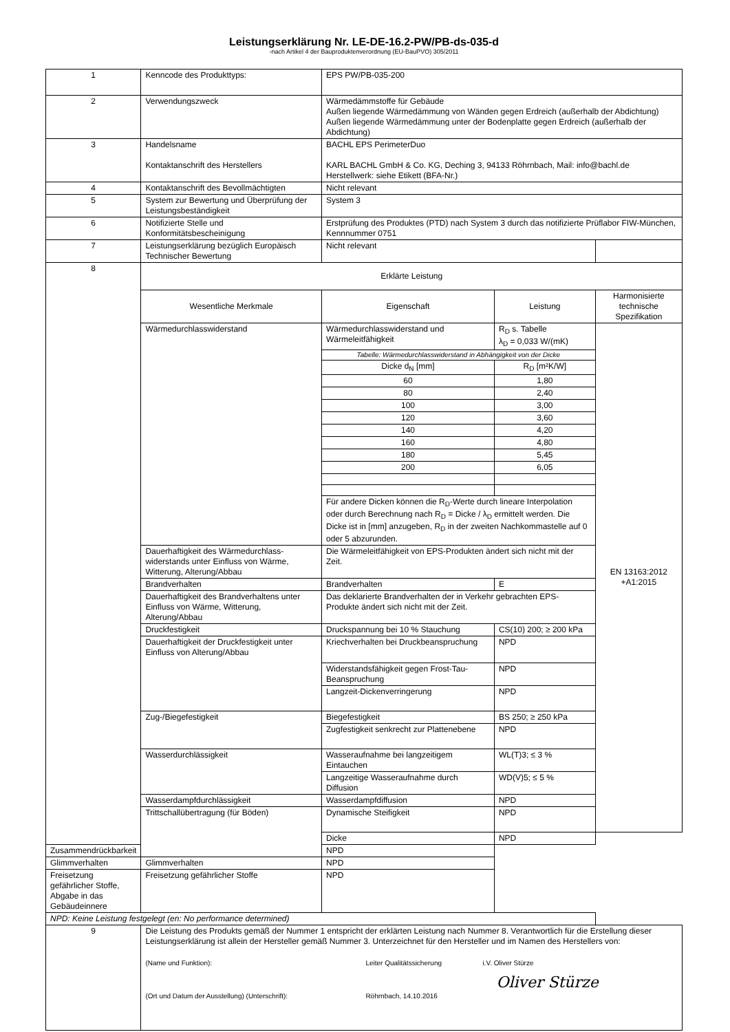Leistungserklärung Nr. LE-DE-16.2-PW/PB-ds-035-d
-nach Artikel 4 der Bauproduktenverordnung (EU-BauPVO) 305/2011
| 1 | Kenncode des Produkttyps: | EPS PW/PB-035-200 | | |
| 2 | Verwendungszweck | Wärmedämmstoffe für Gebäude Außen liegende Wärmedämmung von Wänden gegen Erdreich (außerhalb der Abdichtung) Außen liegende Wärmedämmung unter der Bodenplatte gegen Erdreich (außerhalb der Abdichtung) | | |
| 3 | Handelsname Kontaktanschrift des Herstellers | BACHL EPS PerimeterDuo KARL BACHL GmbH & Co. KG, Deching 3, 94133 Röhrnbach, Mail: info@bachl.de Herstellwerk: siehe Etikett (BFA-Nr.) | | |
| 4 | Kontaktanschrift des Bevollmächtigten | Nicht relevant | | |
| 5 | System zur Bewertung und Überprüfung der Leistungsbeständigkeit | System 3 | | |
| 6 | Notifizierte Stelle und Konformitätsbescheinigung | Erstprüfung des Produktes (PTD) nach System 3 durch das notifizierte Prüflabor FIW-München, Kennnummer 0751 | | |
| 7 | Leistungserklärung bezüglich Europäisch Technischer Bewertung | Nicht relevant | | |
| 8 | Erklärte Leistung | | | |
| | Wesentliche Merkmale | Eigenschaft | Leistung | Harmonisierte technische Spezifikation |
| | Wärmedurchlasswiderstand | Wärmedurchlasswiderstand und Wärmeleitfähigkeit | R<sub>D</sub> s. Tabelle λ<sub>D</sub> = 0,033 W/(mK) | EN 13163:2012 +A1:2015 |
| | | Tabelle: Wärmedurchlasswiderstand in Abhängigkeit von der Dicke | | |
| | | Dicke d<sub>N</sub> [mm] | R<sub>D</sub> [m²K/W] | |
| | | 60 | 1,80 | |
| | | 80 | 2,40 | |
| | | 100 | 3,00 | |
| | | 120 | 3,60 | |
| | | 140 | 4,20 | |
| | | 160 | 4,80 | |
| | | 180 | 5,45 | |
| | | 200 | 6,05 | |
| | | Für andere Dicken können die R<sub>D</sub>-Werte durch lineare Interpolation oder durch Berechnung nach R<sub>D</sub> = Dicke / λ<sub>D</sub> ermittelt werden. Die Dicke ist in [mm] anzugeben, R<sub>D</sub> in der zweiten Nachkommastelle auf 0 oder 5 abzurunden. | | |
| | Dauerhaftigkeit des Wärmedurchlass-widerstands unter Einfluss von Wärme, Witterung, Alterung/Abbau | Die Wärmeleitfähigkeit von EPS-Produkten ändert sich nicht mit der Zeit. | | |
| | Brandverhalten | Brandverhalten | E | |
| | Dauerhaftigkeit des Brandverhaltens unter Einfluss von Wärme, Witterung, Alterung/Abbau | Das deklarierte Brandverhalten der in Verkehr gebrachten EPS-Produkte ändert sich nicht mit der Zeit. | | |
| | Druckfestigkeit | Druckspannung bei 10 % Stauchung | CS(10) 200; ≥ 200 kPa | |
| | Dauerhaftigkeit der Druckfestigkeit unter Einfluss von Alterung/Abbau | Kriechverhalten bei Druckbeanspruchung | NPD | |
| | | Widerstandsfähigkeit gegen Frost-Tau-Beanspruchung | NPD | |
| | | Langzeit-Dickenverringerung | NPD | |
| | Zug-/Biegefestigkeit | Biegefestigkeit | BS 250; ≥ 250 kPa | |
| | | Zugfestigkeit senkrecht zur Plattenebene | NPD | |
| | Wasserdurchlässigkeit | Wasseraufnahme bei langzeitigem Eintauchen | WL(T)3; ≤ 3 % | |
| | | Langzeitige Wasseraufnahme durch Diffusion | WD(V)5; ≤ 5 % | |
| | Wasserdampfdurchlässigkeit | Wasserdampfdiffusion | NPD | |
| | Trittschallübertragung (für Böden) | Dynamische Steifigkeit | NPD | |
| | | Dicke | NPD | |
| Zusammendrückbarkeit | | NPD | | |
| Glimmverhalten | Glimmverhalten | NPD | | |
| Freisetzung gefährlicher Stoffe, Abgabe in das Gebäudeinnere | Freisetzung gefährlicher Stoffe | NPD | | |
| NPD: Keine Leistung festgelegt (en: No performance determined) | | | | |
| 9 | Die Leistung des Produkts gemäß der Nummer 1 entspricht der erklärten Leistung nach Nummer 8. Verantwortlich für die Erstellung dieser Leistungserklärung ist allein der Hersteller gemäß Nummer 3. Unterzeichnet für den Hersteller und im Namen des Herstellers von: (Name und Funktion): Leiter Qualitätssicherung i.V. Oliver Stürze Oliver Stürze (Ort und Datum der Ausstellung) (Unterschrift): Röhrnbach, 14.10.2016 | | | |